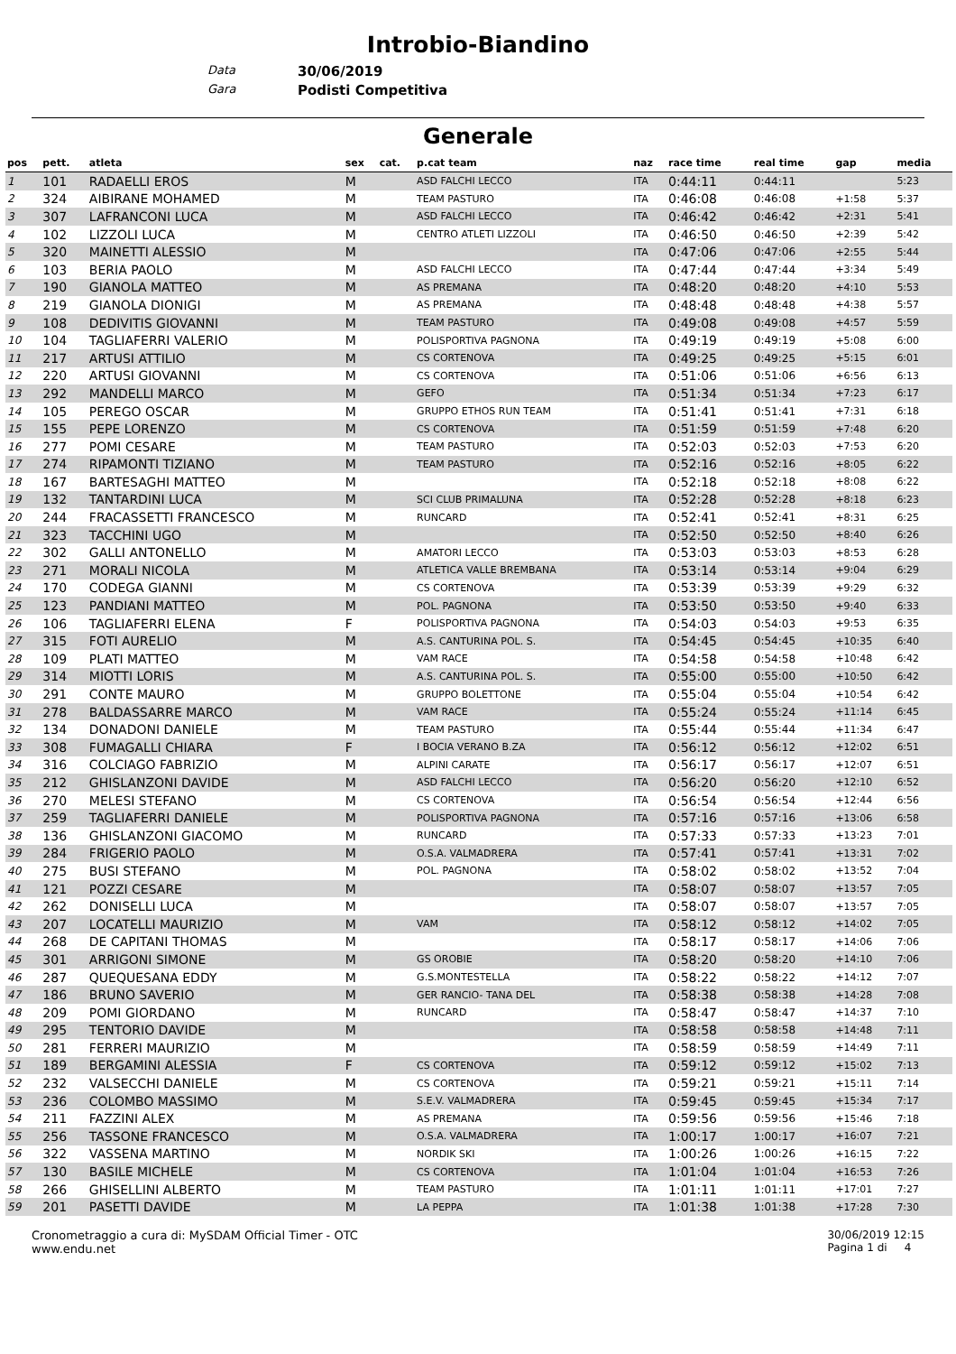Introbio-Biandino
Data 30/06/2019
Gara Podisti Competitiva
Generale
| pos | pett. | atleta | sex | cat. | p.cat team | naz | race time | real time | gap | media |
| --- | --- | --- | --- | --- | --- | --- | --- | --- | --- | --- |
| 1 | 101 | RADAELLI EROS | M | | ASD FALCHI LECCO | ITA | 0:44:11 | 0:44:11 | | 5:23 |
| 2 | 324 | AIBIRANE MOHAMED | M | | TEAM PASTURO | ITA | 0:46:08 | 0:46:08 | +1:58 | 5:37 |
| 3 | 307 | LAFRANCONI LUCA | M | | ASD FALCHI LECCO | ITA | 0:46:42 | 0:46:42 | +2:31 | 5:41 |
| 4 | 102 | LIZZOLI LUCA | M | | CENTRO ATLETI LIZZOLI | ITA | 0:46:50 | 0:46:50 | +2:39 | 5:42 |
| 5 | 320 | MAINETTI ALESSIO | M | | | ITA | 0:47:06 | 0:47:06 | +2:55 | 5:44 |
| 6 | 103 | BERIA PAOLO | M | | ASD FALCHI LECCO | ITA | 0:47:44 | 0:47:44 | +3:34 | 5:49 |
| 7 | 190 | GIANOLA MATTEO | M | | AS PREMANA | ITA | 0:48:20 | 0:48:20 | +4:10 | 5:53 |
| 8 | 219 | GIANOLA DIONIGI | M | | AS PREMANA | ITA | 0:48:48 | 0:48:48 | +4:38 | 5:57 |
| 9 | 108 | DEDIVITIS GIOVANNI | M | | TEAM PASTURO | ITA | 0:49:08 | 0:49:08 | +4:57 | 5:59 |
| 10 | 104 | TAGLIAFERRI VALERIO | M | | POLISPORTIVA PAGNONA | ITA | 0:49:19 | 0:49:19 | +5:08 | 6:00 |
| 11 | 217 | ARTUSI ATTILIO | M | | CS CORTENOVA | ITA | 0:49:25 | 0:49:25 | +5:15 | 6:01 |
| 12 | 220 | ARTUSI GIOVANNI | M | | CS CORTENOVA | ITA | 0:51:06 | 0:51:06 | +6:56 | 6:13 |
| 13 | 292 | MANDELLI MARCO | M | | GEFO | ITA | 0:51:34 | 0:51:34 | +7:23 | 6:17 |
| 14 | 105 | PEREGO OSCAR | M | | GRUPPO ETHOS RUN TEAM | ITA | 0:51:41 | 0:51:41 | +7:31 | 6:18 |
| 15 | 155 | PEPE LORENZO | M | | CS CORTENOVA | ITA | 0:51:59 | 0:51:59 | +7:48 | 6:20 |
| 16 | 277 | POMI CESARE | M | | TEAM PASTURO | ITA | 0:52:03 | 0:52:03 | +7:53 | 6:20 |
| 17 | 274 | RIPAMONTI TIZIANO | M | | TEAM PASTURO | ITA | 0:52:16 | 0:52:16 | +8:05 | 6:22 |
| 18 | 167 | BARTESAGHI MATTEO | M | | | ITA | 0:52:18 | 0:52:18 | +8:08 | 6:22 |
| 19 | 132 | TANTARDINI LUCA | M | | SCI CLUB PRIMALUNA | ITA | 0:52:28 | 0:52:28 | +8:18 | 6:23 |
| 20 | 244 | FRACASSETTI FRANCESCO | M | | RUNCARD | ITA | 0:52:41 | 0:52:41 | +8:31 | 6:25 |
| 21 | 323 | TACCHINI UGO | M | | | ITA | 0:52:50 | 0:52:50 | +8:40 | 6:26 |
| 22 | 302 | GALLI ANTONELLO | M | | AMATORI LECCO | ITA | 0:53:03 | 0:53:03 | +8:53 | 6:28 |
| 23 | 271 | MORALI NICOLA | M | | ATLETICA VALLE BREMBANA | ITA | 0:53:14 | 0:53:14 | +9:04 | 6:29 |
| 24 | 170 | CODEGA GIANNI | M | | CS CORTENOVA | ITA | 0:53:39 | 0:53:39 | +9:29 | 6:32 |
| 25 | 123 | PANDIANI MATTEO | M | | POL. PAGNONA | ITA | 0:53:50 | 0:53:50 | +9:40 | 6:33 |
| 26 | 106 | TAGLIAFERRI ELENA | F | | POLISPORTIVA PAGNONA | ITA | 0:54:03 | 0:54:03 | +9:53 | 6:35 |
| 27 | 315 | FOTI AURELIO | M | | A.S. CANTURINA POL. S. | ITA | 0:54:45 | 0:54:45 | +10:35 | 6:40 |
| 28 | 109 | PLATI MATTEO | M | | VAM RACE | ITA | 0:54:58 | 0:54:58 | +10:48 | 6:42 |
| 29 | 314 | MIOTTI LORIS | M | | A.S. CANTURINA POL. S. | ITA | 0:55:00 | 0:55:00 | +10:50 | 6:42 |
| 30 | 291 | CONTE MAURO | M | | GRUPPO BOLETTONE | ITA | 0:55:04 | 0:55:04 | +10:54 | 6:42 |
| 31 | 278 | BALDASSARRE MARCO | M | | VAM RACE | ITA | 0:55:24 | 0:55:24 | +11:14 | 6:45 |
| 32 | 134 | DONADONI DANIELE | M | | TEAM PASTURO | ITA | 0:55:44 | 0:55:44 | +11:34 | 6:47 |
| 33 | 308 | FUMAGALLI CHIARA | F | | I BOCIA VERANO B.ZA | ITA | 0:56:12 | 0:56:12 | +12:02 | 6:51 |
| 34 | 316 | COLCIAGO FABRIZIO | M | | ALPINI CARATE | ITA | 0:56:17 | 0:56:17 | +12:07 | 6:51 |
| 35 | 212 | GHISLANZONI DAVIDE | M | | ASD FALCHI LECCO | ITA | 0:56:20 | 0:56:20 | +12:10 | 6:52 |
| 36 | 270 | MELESI STEFANO | M | | CS CORTENOVA | ITA | 0:56:54 | 0:56:54 | +12:44 | 6:56 |
| 37 | 259 | TAGLIAFERRI DANIELE | M | | POLISPORTIVA PAGNONA | ITA | 0:57:16 | 0:57:16 | +13:06 | 6:58 |
| 38 | 136 | GHISLANZONI GIACOMO | M | | RUNCARD | ITA | 0:57:33 | 0:57:33 | +13:23 | 7:01 |
| 39 | 284 | FRIGERIO PAOLO | M | | O.S.A. VALMADRERA | ITA | 0:57:41 | 0:57:41 | +13:31 | 7:02 |
| 40 | 275 | BUSI STEFANO | M | | POL. PAGNONA | ITA | 0:58:02 | 0:58:02 | +13:52 | 7:04 |
| 41 | 121 | POZZI CESARE | M | | | ITA | 0:58:07 | 0:58:07 | +13:57 | 7:05 |
| 42 | 262 | DONISELLI LUCA | M | | | ITA | 0:58:07 | 0:58:07 | +13:57 | 7:05 |
| 43 | 207 | LOCATELLI MAURIZIO | M | | VAM | ITA | 0:58:12 | 0:58:12 | +14:02 | 7:05 |
| 44 | 268 | DE CAPITANI THOMAS | M | | | ITA | 0:58:17 | 0:58:17 | +14:06 | 7:06 |
| 45 | 301 | ARRIGONI SIMONE | M | | GS OROBIE | ITA | 0:58:20 | 0:58:20 | +14:10 | 7:06 |
| 46 | 287 | QUEQUESANA EDDY | M | | G.S.MONTESTELLA | ITA | 0:58:22 | 0:58:22 | +14:12 | 7:07 |
| 47 | 186 | BRUNO SAVERIO | M | | GER RANCIO- TANA DEL | ITA | 0:58:38 | 0:58:38 | +14:28 | 7:08 |
| 48 | 209 | POMI GIORDANO | M | | RUNCARD | ITA | 0:58:47 | 0:58:47 | +14:37 | 7:10 |
| 49 | 295 | TENTORIO DAVIDE | M | | | ITA | 0:58:58 | 0:58:58 | +14:48 | 7:11 |
| 50 | 281 | FERRERI MAURIZIO | M | | | ITA | 0:58:59 | 0:58:59 | +14:49 | 7:11 |
| 51 | 189 | BERGAMINI ALESSIA | F | | CS CORTENOVA | ITA | 0:59:12 | 0:59:12 | +15:02 | 7:13 |
| 52 | 232 | VALSECCHI DANIELE | M | | CS CORTENOVA | ITA | 0:59:21 | 0:59:21 | +15:11 | 7:14 |
| 53 | 236 | COLOMBO MASSIMO | M | | S.E.V. VALMADRERA | ITA | 0:59:45 | 0:59:45 | +15:34 | 7:17 |
| 54 | 211 | FAZZINI ALEX | M | | AS PREMANA | ITA | 0:59:56 | 0:59:56 | +15:46 | 7:18 |
| 55 | 256 | TASSONE FRANCESCO | M | | O.S.A. VALMADRERA | ITA | 1:00:17 | 1:00:17 | +16:07 | 7:21 |
| 56 | 322 | VASSENA MARTINO | M | | NORDIK SKI | ITA | 1:00:26 | 1:00:26 | +16:15 | 7:22 |
| 57 | 130 | BASILE MICHELE | M | | CS CORTENOVA | ITA | 1:01:04 | 1:01:04 | +16:53 | 7:26 |
| 58 | 266 | GHISELLINI ALBERTO | M | | TEAM PASTURO | ITA | 1:01:11 | 1:01:11 | +17:01 | 7:27 |
| 59 | 201 | PASETTI DAVIDE | M | | LA PEPPA | ITA | 1:01:38 | 1:01:38 | +17:28 | 7:30 |
Cronometraggio a cura di: MySDAM Official Timer - OTC
www.endu.net
30/06/2019 12:15
Pagina 1 di 4